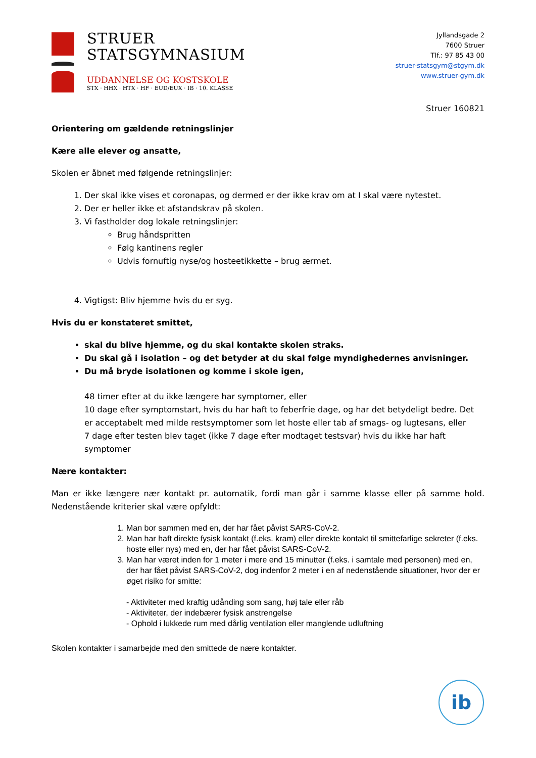STRUER
STATSGYMNASIUM
UDDANNELSE OG KOSTSKOLE
STX · HHX · HTX · HF · EUD/EUX · IB · 10. KLASSE
Jyllandsgade 2
7600 Struer
Tlf.: 97 85 43 00
struer-statsgym@stgym.dk
www.struer-gym.dk
Struer 160821
Orientering om gældende retningslinjer
Kære alle elever og ansatte,
Skolen er åbnet med følgende retningslinjer:
1. Der skal ikke vises et coronapas, og dermed er der ikke krav om at I skal være nytestet.
2. Der er heller ikke et afstandskrav på skolen.
3. Vi fastholder dog lokale retningslinjer:
Brug håndspritten
Følg kantinens regler
Udvis fornuftig nyse/og hosteetikkette – brug ærmet.
4. Vigtigst: Bliv hjemme hvis du er syg.
Hvis du er konstateret smittet,
skal du blive hjemme, og du skal kontakte skolen straks.
Du skal gå i isolation – og det betyder at du skal følge myndighedernes anvisninger.
Du må bryde isolationen og komme i skole igen,
48 timer efter at du ikke længere har symptomer, eller
10 dage efter symptomstart, hvis du har haft to feberfrie dage, og har det betydeligt bedre. Det er acceptabelt med milde restsymptomer som let hoste eller tab af smags- og lugtesans, eller
7 dage efter testen blev taget (ikke 7 dage efter modtaget testsvar) hvis du ikke har haft symptomer
Nære kontakter:
Man er ikke længere nær kontakt pr. automatik, fordi man går i samme klasse eller på samme hold. Nedenstående kriterier skal være opfyldt:
1. Man bor sammen med en, der har fået påvist SARS-CoV-2.
2. Man har haft direkte fysisk kontakt (f.eks. kram) eller direkte kontakt til smittefarlige sekreter (f.eks. hoste eller nys) med en, der har fået påvist SARS-CoV-2.
3. Man har været inden for 1 meter i mere end 15 minutter (f.eks. i samtale med personen) med en, der har fået påvist SARS-CoV-2, dog indenfor 2 meter i en af nedenstående situationer, hvor der er øget risiko for smitte:
- Aktiviteter med kraftig udånding som sang, høj tale eller råb
- Aktiviteter, der indebærer fysisk anstrengelse
- Ophold i lukkede rum med dårlig ventilation eller manglende udluftning
Skolen kontakter i samarbejde med den smittede de nære kontakter.
ib